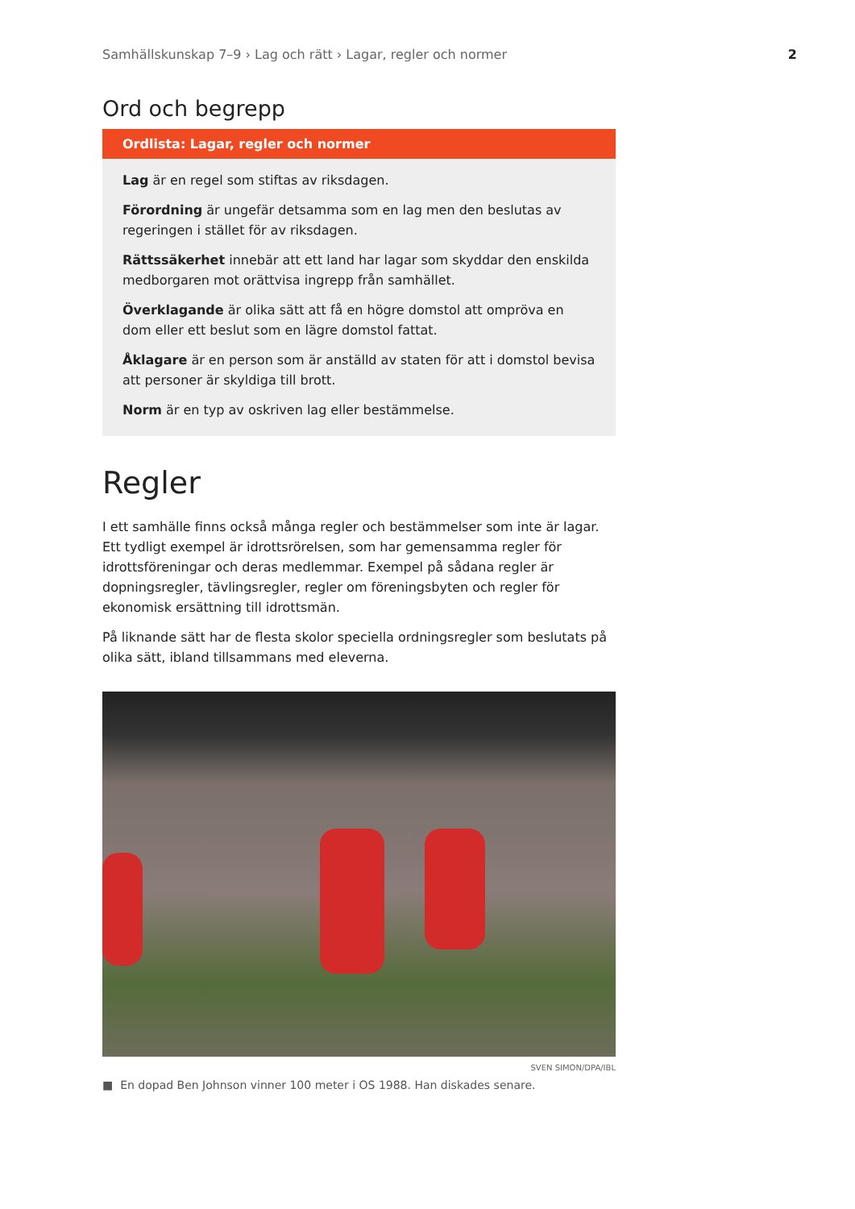Samhällskunskap 7–9 › Lag och rätt › Lagar, regler och normer 2
Ord och begrepp
Ordlista: Lagar, regler och normer
Lag är en regel som stiftas av riksdagen.
Förordning är ungefär detsamma som en lag men den beslutas av regeringen i stället för av riksdagen.
Rättssäkerhet innebär att ett land har lagar som skyddar den enskilda medborgaren mot orättvisa ingrepp från samhället.
Överklagande är olika sätt att få en högre domstol att ompröva en dom eller ett beslut som en lägre domstol fattat.
Åklagare är en person som är anställd av staten för att i domstol bevisa att personer är skyldiga till brott.
Norm är en typ av oskriven lag eller bestämmelse.
Regler
I ett samhälle finns också många regler och bestämmelser som inte är lagar. Ett tydligt exempel är idrottsrörelsen, som har gemensamma regler för idrottsföreningar och deras medlemmar. Exempel på sådana regler är dopningsregler, tävlingsregler, regler om föreningsbyten och regler för ekonomisk ersättning till idrottsmän.
På liknande sätt har de flesta skolor speciella ordningsregler som beslutats på olika sätt, ibland tillsammans med eleverna.
SVEN SIMON/DPA/IBL
■ En dopad Ben Johnson vinner 100 meter i OS 1988. Han diskades senare.